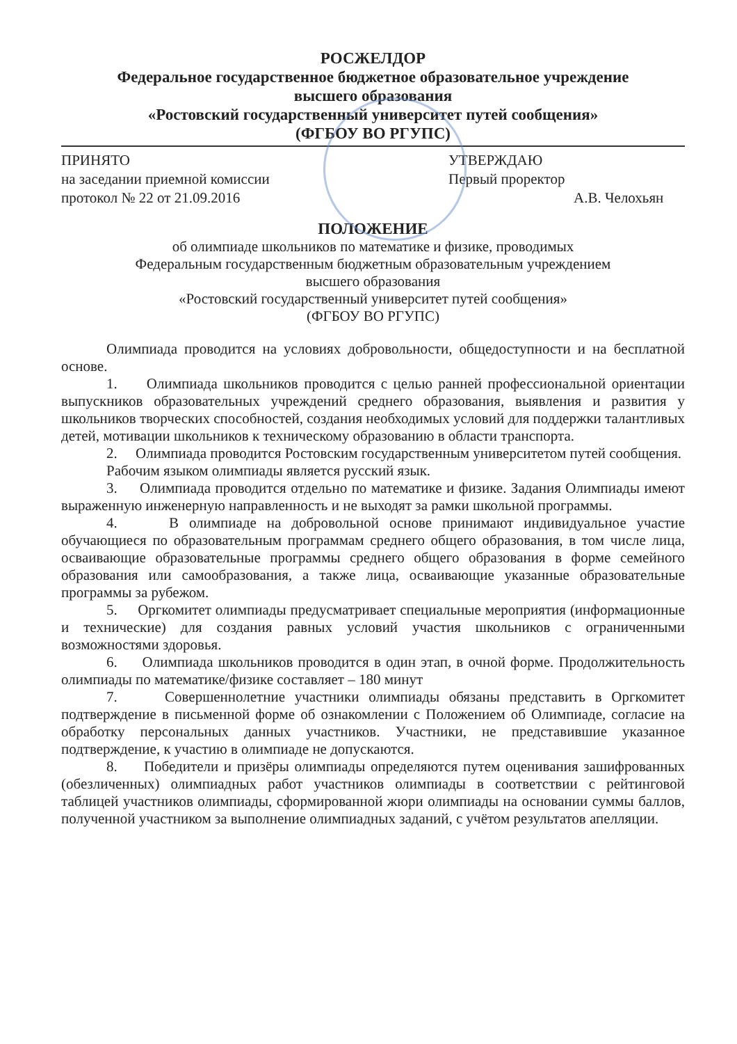РОСЖЕЛДОР
Федеральное государственное бюджетное образовательное учреждение
высшего образования
«Ростовский государственный университет путей сообщения»
(ФГБОУ ВО РГУПС)
ПРИНЯТО
на заседании приемной комиссии
протокол № 22 от 21.09.2016
УТВЕРЖДАЮ
Первый проректор
А.В. Челохьян
ПОЛОЖЕНИЕ
об олимпиаде школьников по математике и физике, проводимых
Федеральным государственным бюджетным образовательным учреждением
высшего образования
«Ростовский государственный университет путей сообщения»
(ФГБОУ ВО РГУПС)
Олимпиада проводится на условиях добровольности, общедоступности и на бесплатной основе.
1. Олимпиада школьников проводится с целью ранней профессиональной ориентации выпускников образовательных учреждений среднего образования, выявления и развития у школьников творческих способностей, создания необходимых условий для поддержки талантливых детей, мотивации школьников к техническому образованию в области транспорта.
2. Олимпиада проводится Ростовским государственным университетом путей сообщения.
Рабочим языком олимпиады является русский язык.
3. Олимпиада проводится отдельно по математике и физике. Задания Олимпиады имеют выраженную инженерную направленность и не выходят за рамки школьной программы.
4. В олимпиаде на добровольной основе принимают индивидуальное участие обучающиеся по образовательным программам среднего общего образования, в том числе лица, осваивающие образовательные программы среднего общего образования в форме семейного образования или самообразования, а также лица, осваивающие указанные образовательные программы за рубежом.
5. Оргкомитет олимпиады предусматривает специальные мероприятия (информационные и технические) для создания равных условий участия школьников с ограниченными возможностями здоровья.
6. Олимпиада школьников проводится в один этап, в очной форме. Продолжительность олимпиады по математике/физике составляет – 180 минут
7. Совершеннолетние участники олимпиады обязаны представить в Оргкомитет подтверждение в письменной форме об ознакомлении с Положением об Олимпиаде, согласие на обработку персональных данных участников. Участники, не представившие указанное подтверждение, к участию в олимпиаде не допускаются.
8. Победители и призёры олимпиады определяются путем оценивания зашифрованных (обезличенных) олимпиадных работ участников олимпиады в соответствии с рейтинговой таблицей участников олимпиады, сформированной жюри олимпиады на основании суммы баллов, полученной участником за выполнение олимпиадных заданий, с учётом результатов апелляции.